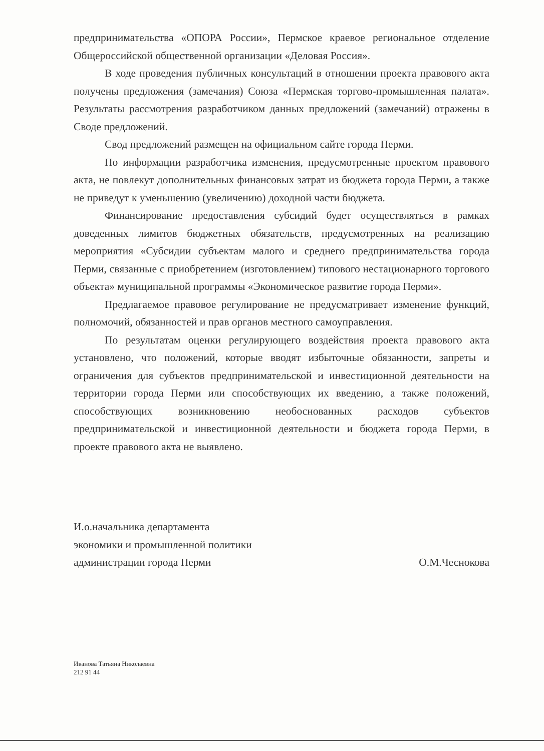предпринимательства «ОПОРА России», Пермское краевое региональное отделение Общероссийской общественной организации «Деловая Россия».
В ходе проведения публичных консультаций в отношении проекта правового акта получены предложения (замечания) Союза «Пермская торгово-промышленная палата». Результаты рассмотрения разработчиком данных предложений (замечаний) отражены в Своде предложений.
Свод предложений размещен на официальном сайте города Перми.
По информации разработчика изменения, предусмотренные проектом правового акта, не повлекут дополнительных финансовых затрат из бюджета города Перми, а также не приведут к уменьшению (увеличению) доходной части бюджета.
Финансирование предоставления субсидий будет осуществляться в рамках доведенных лимитов бюджетных обязательств, предусмотренных на реализацию мероприятия «Субсидии субъектам малого и среднего предпринимательства города Перми, связанные с приобретением (изготовлением) типового нестационарного торгового объекта» муниципальной программы «Экономическое развитие города Перми».
Предлагаемое правовое регулирование не предусматривает изменение функций, полномочий, обязанностей и прав органов местного самоуправления.
По результатам оценки регулирующего воздействия проекта правового акта установлено, что положений, которые вводят избыточные обязанности, запреты и ограничения для субъектов предпринимательской и инвестиционной деятельности на территории города Перми или способствующих их введению, а также положений, способствующих возникновению необоснованных расходов субъектов предпринимательской и инвестиционной деятельности и бюджета города Перми, в проекте правового акта не выявлено.
И.о.начальника департамента
экономики и промышленной политики
администрации города Перми
О.М.Чеснокова
Иванова Татьяна Николаевна
212 91 44